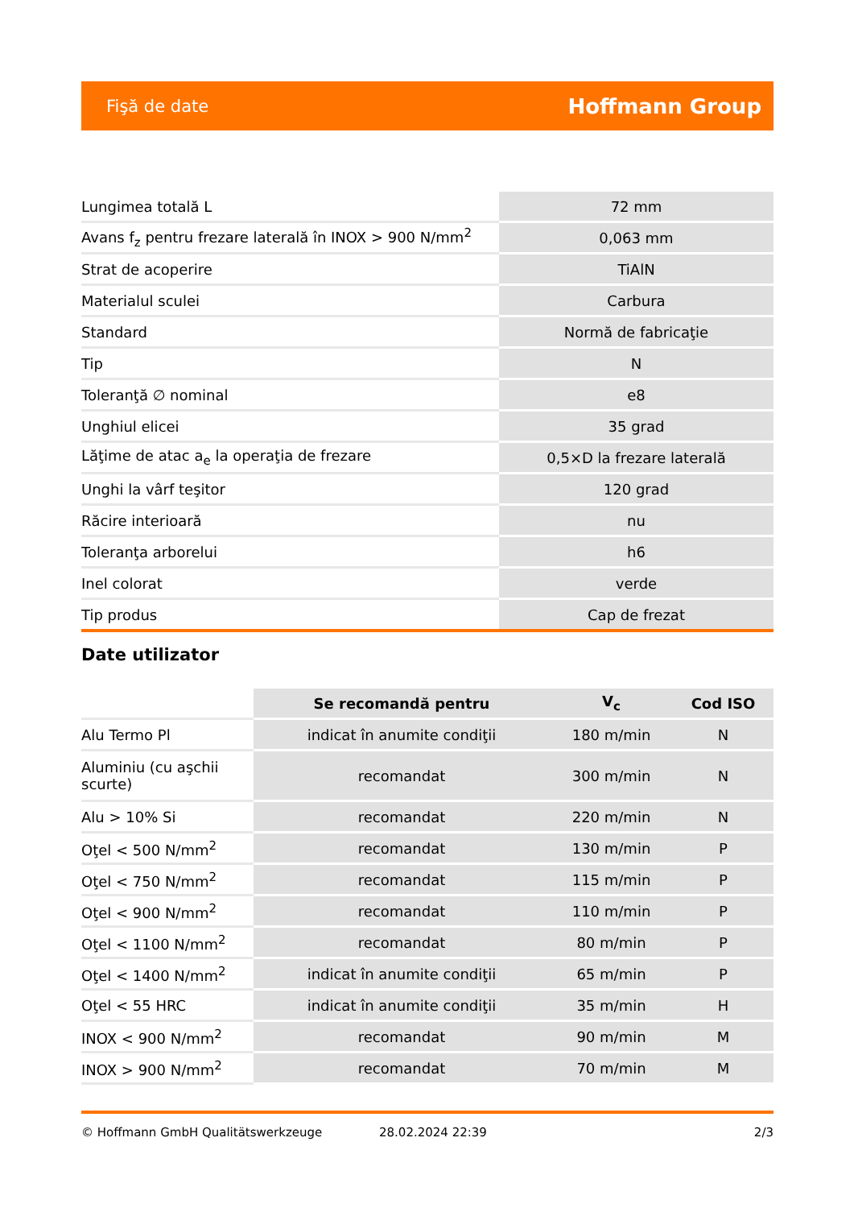Fişă de date Hoffmann Group
| Lungimea totală L | 72 mm |
| Avans f<sub>z</sub> pentru frezare laterală în INOX > 900 N/mm<sup>2</sup> | 0,063 mm |
| Strat de acoperire | TiAlN |
| Materialul sculei | Carbura |
| Standard | Normă de fabricaţie |
| Tip | N |
| Toleranţă ∅ nominal | e8 |
| Unghiul elicei | 35 grad |
| Lăţime de atac a<sub>e</sub> la operaţia de frezare | 0,5×D la frezare laterală |
| Unghi la vârf teşitor | 120 grad |
| Răcire interioară | nu |
| Toleranţa arborelui | h6 |
| Inel colorat | verde |
| Tip produs | Cap de frezat |
Date utilizator
| | Se recomandă pentru | V<sub>c</sub> | Cod ISO |
| --- | --- | --- | --- |
| Alu Termo Pl | indicat în anumite condiţii | 180 m/min | N |
| Aluminiu (cu aşchii scurte) | recomandat | 300 m/min | N |
| Alu > 10% Si | recomandat | 220 m/min | N |
| Oţel < 500 N/mm<sup>2</sup> | recomandat | 130 m/min | P |
| Oţel < 750 N/mm<sup>2</sup> | recomandat | 115 m/min | P |
| Oţel < 900 N/mm<sup>2</sup> | recomandat | 110 m/min | P |
| Oţel < 1100 N/mm<sup>2</sup> | recomandat | 80 m/min | P |
| Oţel < 1400 N/mm<sup>2</sup> | indicat în anumite condiţii | 65 m/min | P |
| Oţel < 55 HRC | indicat în anumite condiţii | 35 m/min | H |
| INOX < 900 N/mm<sup>2</sup> | recomandat | 90 m/min | M |
| INOX > 900 N/mm<sup>2</sup> | recomandat | 70 m/min | M |
© Hoffmann GmbH Qualitätswerkzeuge 28.02.2024 22:39 2/3